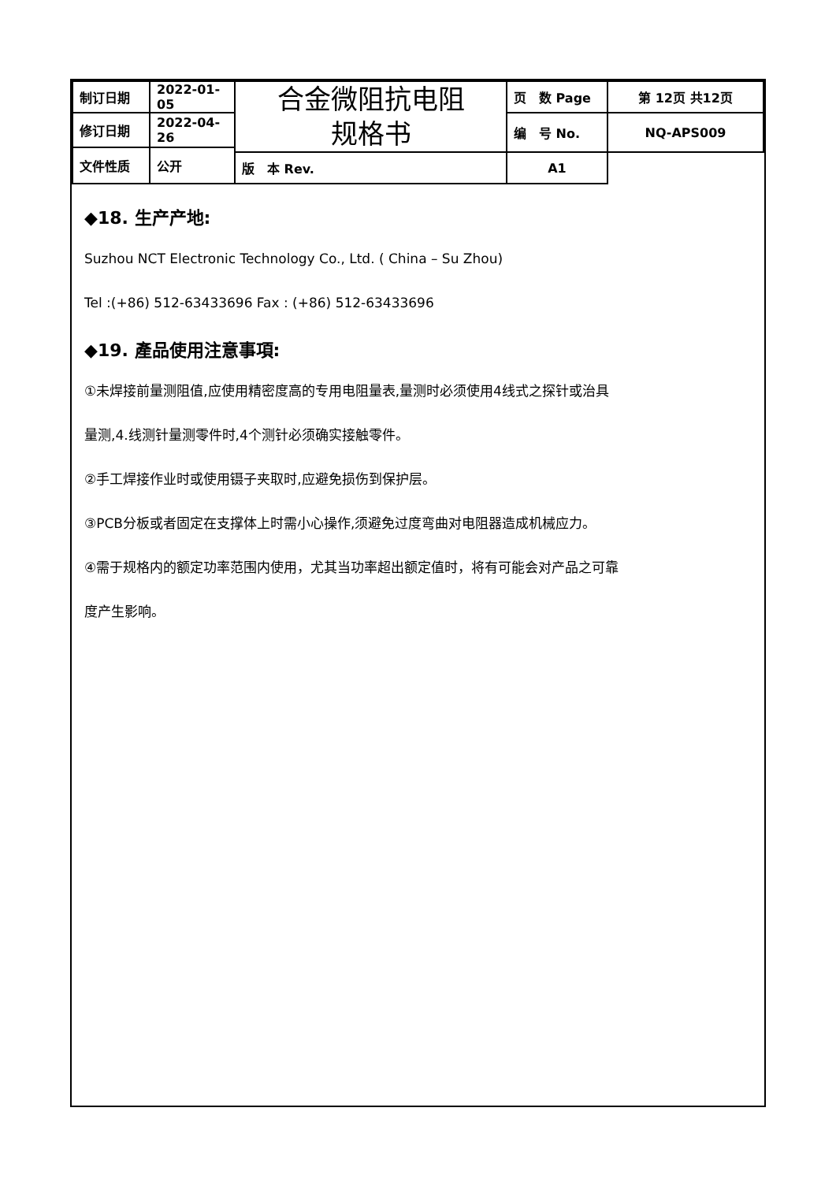| 制订日期 | 2022-01-05 | 合金微阻抗电阻 规格书 | 页 数 Page | 第 12页 共12页 |
| 修订日期 | 2022-04-26 | | 编 号 No. | NQ-APS009 |
| 文件性质 | 公开 | | | |
| | | 版 本 Rev. | A1 | |
◆18. 生产产地:
Suzhou NCT Electronic Technology Co., Ltd. ( China – Su Zhou)
Tel :(+86) 512-63433696 Fax : (+86) 512-63433696
◆19. 產品使用注意事項:
①未焊接前量测阻值,应使用精密度高的专用电阻量表,量测时必须使用4线式之探针或治具
量测,4.线测针量测零件时,4个测针必须确实接触零件。
②手工焊接作业时或使用镊子夹取时,应避免损伤到保护层。
③PCB分板或者固定在支撑体上时需小心操作,须避免过度弯曲对电阻器造成机械应力。
④需于规格内的额定功率范围内使用，尤其当功率超出额定值时，将有可能会对产品之可靠
度产生影响。